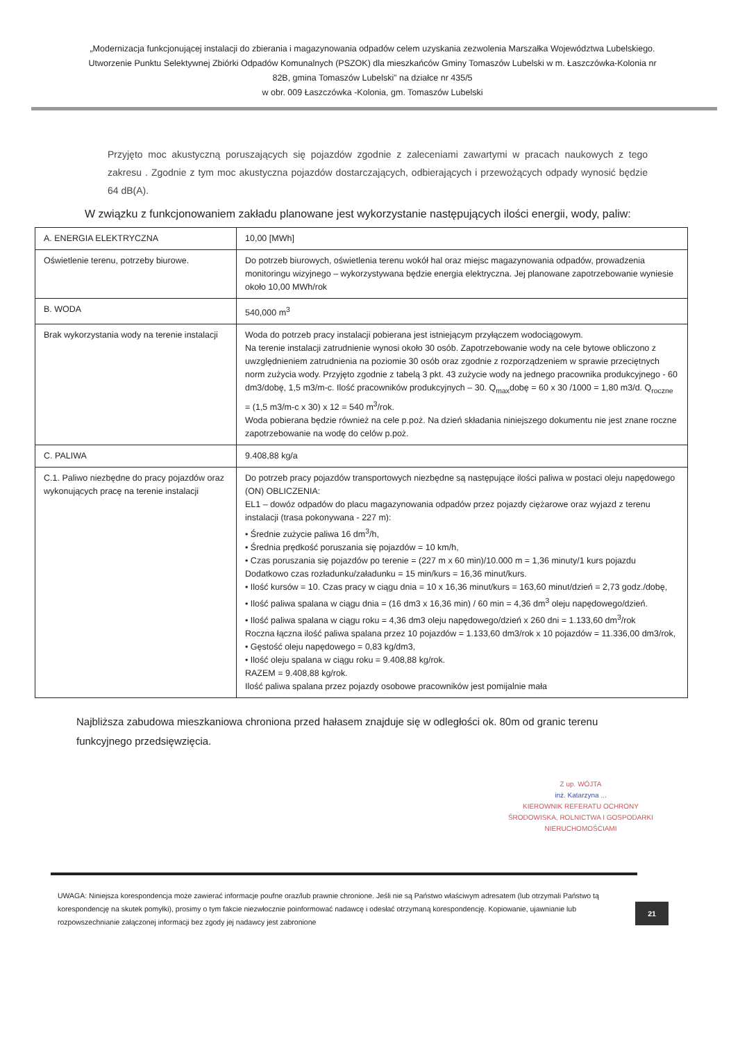„Modernizacja funkcjonującej instalacji do zbierania i magazynowania odpadów celem uzyskania zezwolenia Marszałka Województwa Lubelskiego. Utworzenie Punktu Selektywnej Zbiórki Odpadów Komunalnych (PSZOK) dla mieszkańców Gminy Tomaszów Lubelski w m. Łaszczówka-Kolonia nr 82B, gmina Tomaszów Lubelski” na działce nr 435/5
w obr. 009 Łaszczówka -Kolonia, gm. Tomaszów Lubelski
Przyjęto moc akustyczną poruszających się pojazdów zgodnie z zaleceniami zawartymi w pracach naukowych z tego zakresu . Zgodnie z tym moc akustyczna pojazdów dostarczających, odbierających i przewożących odpady wynosić będzie 64 dB(A).
W związku z funkcjonowaniem zakładu planowane jest wykorzystanie następujących ilości energii, wody, paliw:
| A. ENERGIA ELEKTRYCZNA | 10,00 [MWh] |
| Oświetlenie terenu, potrzeby biurowe. | Do potrzeb biurowych, oświetlenia terenu wokół hal oraz miejsc magazynowania odpadów, prowadzenia monitoringu wizyjnego – wykorzystywana będzie energia elektryczna. Jej planowane zapotrzebowanie wyniesie około 10,00 MWh/rok |
| B. WODA | 540,000 m<sup>3</sup> |
| Brak wykorzystania wody na terenie instalacji | Woda do potrzeb pracy instalacji pobierana jest istniejącym przyłączem wodociągowym. Na terenie instalacji zatrudnienie wynosi około 30 osób. Zapotrzebowanie wody na cele bytowe obliczono z uwzględnieniem zatrudnienia na poziomie 30 osób oraz zgodnie z rozporządzeniem w sprawie przeciętnych norm zużycia wody. Przyjęto zgodnie z tabelą 3 pkt. 43 zużycie wody na jednego pracownika produkcyjnego - 60 dm3/dobę, 1,5 m3/m-c. Ilość pracowników produkcyjnych – 30. Q<sub>max</sub>dobę = 60 x 30 /1000 = 1,80 m3/d. Q<sub>roczne</sub> = (1,5 m3/m-c x 30) x 12 = 540 m<sup>3</sup>/rok. Woda pobierana będzie również na cele p.poż. Na dzień składania niniejszego dokumentu nie jest znane roczne zapotrzebowanie na wodę do celów p.poż. |
| C. PALIWA | 9.408,88 kg/a |
| C.1. Paliwo niezbędne do pracy pojazdów oraz wykonujących pracę na terenie instalacji | Do potrzeb pracy pojazdów transportowych niezbędne są następujące ilości paliwa w postaci oleju napędowego (ON) OBLICZENIA: EL1 – dowóz odpadów do placu magazynowania odpadów przez pojazdy ciężarowe oraz wyjazd z terenu instalacji (trasa pokonywana - 227 m): • Średnie zużycie paliwa 16 dm<sup>3</sup>/h, • Średnia prędkość poruszania się pojazdów = 10 km/h, • Czas poruszania się pojazdów po terenie = (227 m x 60 min)/10.000 m = 1,36 minuty/1 kurs pojazdu Dodatkowo czas rozładunku/załadunku = 15 min/kurs = 16,36 minut/kurs. • Ilość kursów = 10. Czas pracy w ciągu dnia = 10 x 16,36 minut/kurs = 163,60 minut/dzień = 2,73 godz./dobę, • Ilość paliwa spalana w ciągu dnia = (16 dm3 x 16,36 min) / 60 min = 4,36 dm<sup>3</sup> oleju napędowego/dzień. • Ilość paliwa spalana w ciągu roku = 4,36 dm3 oleju napędowego/dzień x 260 dni = 1.133,60 dm<sup>3</sup>/rok Roczna łączna ilość paliwa spalana przez 10 pojazdów = 1.133,60 dm3/rok x 10 pojazdów = 11.336,00 dm3/rok, • Gęstość oleju napędowego = 0,83 kg/dm3, • Ilość oleju spalana w ciągu roku = 9.408,88 kg/rok. RAZEM = 9.408,88 kg/rok. Ilość paliwa spalana przez pojazdy osobowe pracowników jest pomijalnie mała |
Najbliższa zabudowa mieszkaniowa chroniona przed hałasem znajduje się w odległości ok. 80m od granic terenu funkcyjnego przedsięwzięcia.
Z up. WÓJTA
inż. Katarzyna ...
KIEROWNIK REFERATU OCHRONY ŚRODOWISKA, ROLNICTWA I GOSPODARKI NIERUCHOMOŚCIAMI
UWAGA: Niniejsza korespondencja może zawierać informacje poufne oraz/lub prawnie chronione. Jeśli nie są Państwo właściwym adresatem (lub otrzymali Państwo tą korespondencję na skutek pomyłki), prosimy o tym fakcie niezwłocznie poinformować nadawcę i odesłać otrzymaną korespondencję. Kopiowanie, ujawnianie lub rozpowszechnianie załączonej informacji bez zgody jej nadawcy jest zabronione
21